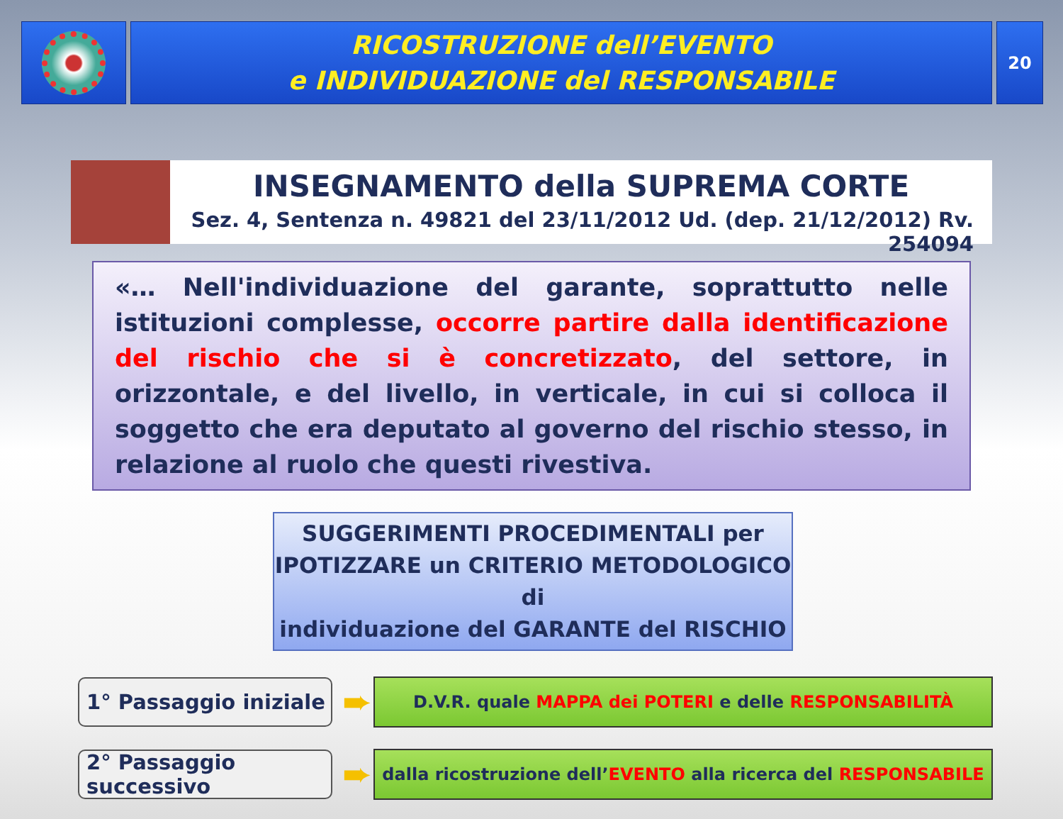RICOSTRUZIONE dell’EVENTO
e INDIVIDUAZIONE del RESPONSABILE
20
INSEGNAMENTO della SUPREMA CORTE
Sez. 4, Sentenza n. 49821 del 23/11/2012 Ud. (dep. 21/12/2012) Rv. 254094
«… Nell'individuazione del garante, soprattutto nelle istituzioni complesse, occorre partire dalla identificazione del rischio che si è concretizzato, del settore, in orizzontale, e del livello, in verticale, in cui si colloca il soggetto che era deputato al governo del rischio stesso, in relazione al ruolo che questi rivestiva.
SUGGERIMENTI PROCEDIMENTALI per
IPOTIZZARE un CRITERIO METODOLOGICO di
individuazione del GARANTE del RISCHIO
1° Passaggio iniziale
➨
D.V.R. quale MAPPA dei POTERI e delle RESPONSABILITÀ
2° Passaggio successivo
➨
dalla ricostruzione dell’EVENTO alla ricerca del RESPONSABILE